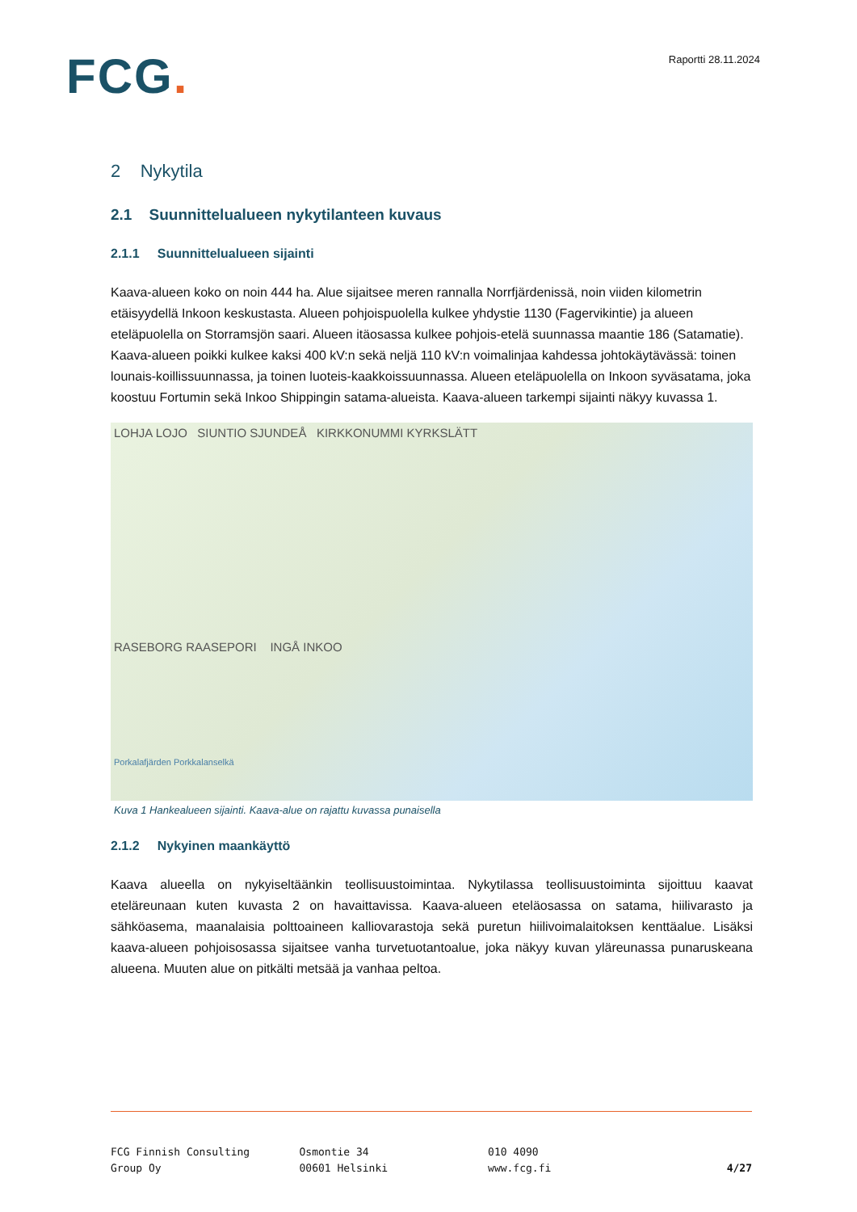FCG.
Raportti 28.11.2024
2 Nykytila
2.1 Suunnittelualueen nykytilanteen kuvaus
2.1.1 Suunnittelualueen sijainti
Kaava-alueen koko on noin 444 ha. Alue sijaitsee meren rannalla Norrfjärdenissä, noin viiden kilometrin etäisyydellä Inkoon keskustasta. Alueen pohjoispuolella kulkee yhdystie 1130 (Fagervikintie) ja alueen eteläpuolella on Storramsjön saari. Alueen itäosassa kulkee pohjois-etelä suunnassa maantie 186 (Satamatie). Kaava-alueen poikki kulkee kaksi 400 kV:n sekä neljä 110 kV:n voimalinjaa kahdessa johtokäytävässä: toinen lounais-koillissuunnassa, ja toinen luoteis-kaakkoissuunnassa. Alueen eteläpuolella on Inkoon syväsatama, joka koostuu Fortumin sekä Inkoo Shippingin satama-alueista. Kaava-alueen tarkempi sijainti näkyy kuvassa 1.
LOHJA LOJO SIUNTIO SJUNDEÅ KIRKKONUMMI KYRKSLÄTT
RASEBORG RAASEPORI INGÅ INKOO
Porkalafjärden Porkkalanselkä
Kuva 1 Hankealueen sijainti. Kaava-alue on rajattu kuvassa punaisella
2.1.2 Nykyinen maankäyttö
Kaava alueella on nykyiseltäänkin teollisuustoimintaa. Nykytilassa teollisuustoiminta sijoittuu kaavat eteläreunaan kuten kuvasta 2 on havaittavissa. Kaava-alueen eteläosassa on satama, hiilivarasto ja sähköasema, maanalaisia polttoaineen kalliovarastoja sekä puretun hiilivoimalaitoksen kenttäalue. Lisäksi kaava-alueen pohjoisosassa sijaitsee vanha turvetuotantoalue, joka näkyy kuvan yläreunassa punaruskeana alueena. Muuten alue on pitkälti metsää ja vanhaa peltoa.
FCG Finnish Consulting
Group Oy
Osmontie 34
00601 Helsinki
010 4090
www.fcg.fi
4/27